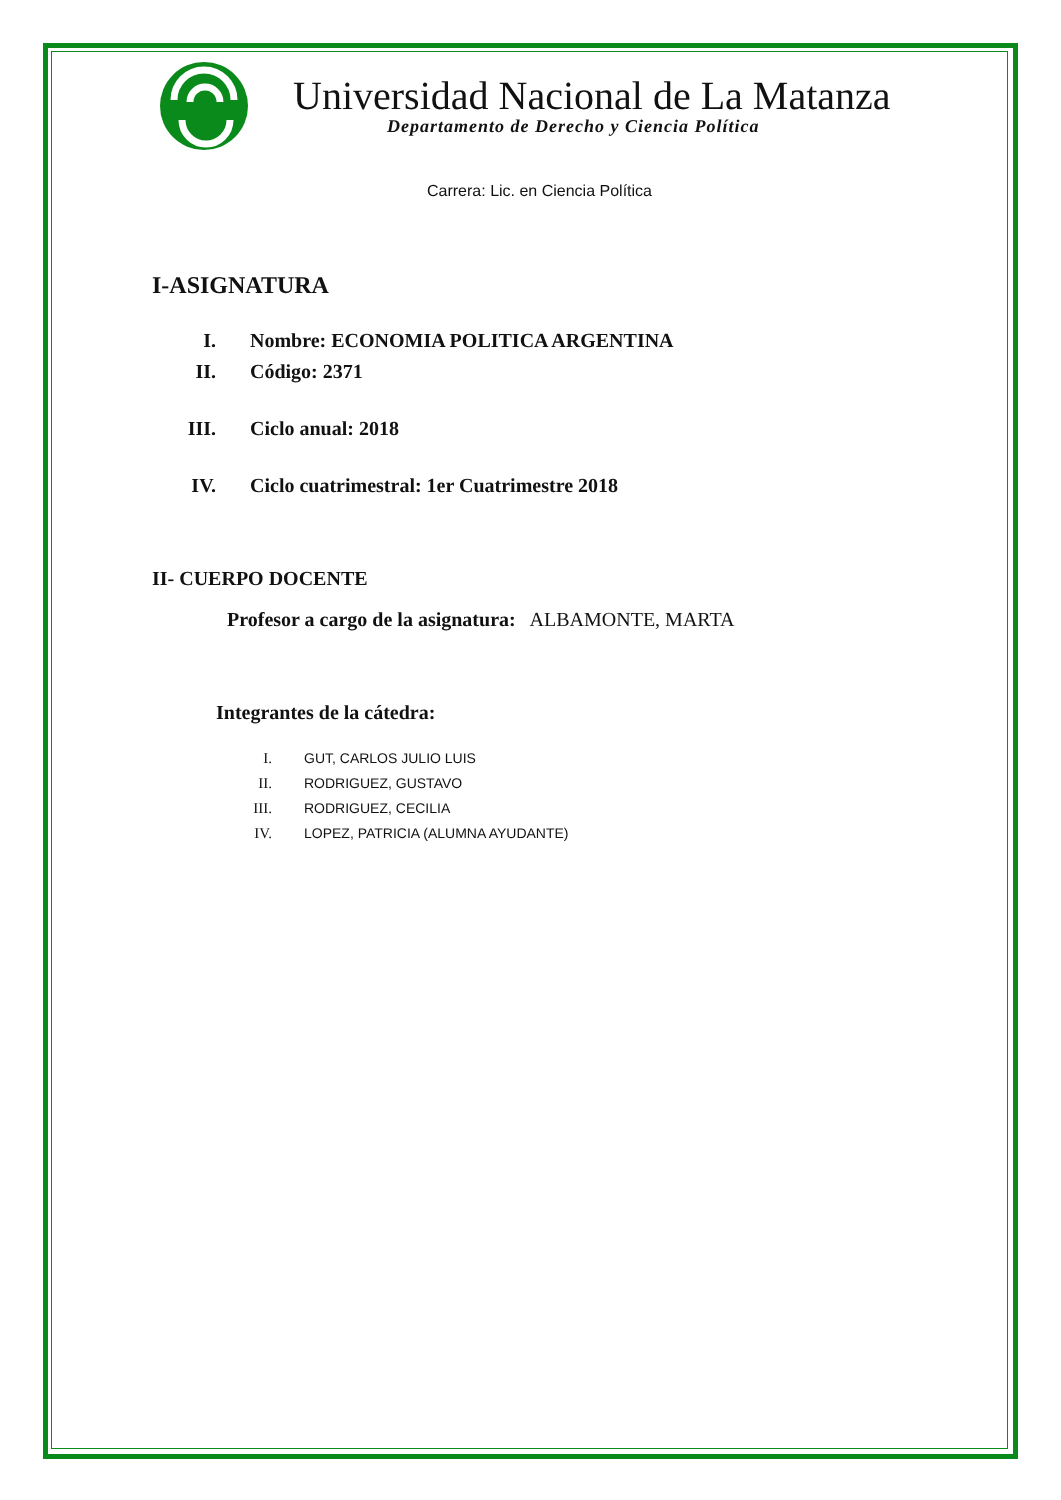Universidad Nacional de La Matanza
Departamento de Derecho y Ciencia Política
Carrera: Lic. en Ciencia Política
I-ASIGNATURA
I. Nombre: ECONOMIA POLITICA ARGENTINA
II. Código: 2371
III. Ciclo anual: 2018
IV. Ciclo cuatrimestral: 1er Cuatrimestre 2018
II- CUERPO DOCENTE
Profesor a cargo de la asignatura: ALBAMONTE, MARTA
Integrantes de la cátedra:
I. GUT, CARLOS JULIO LUIS
II. RODRIGUEZ, GUSTAVO
III. RODRIGUEZ, CECILIA
IV. LOPEZ, PATRICIA (ALUMNA AYUDANTE)